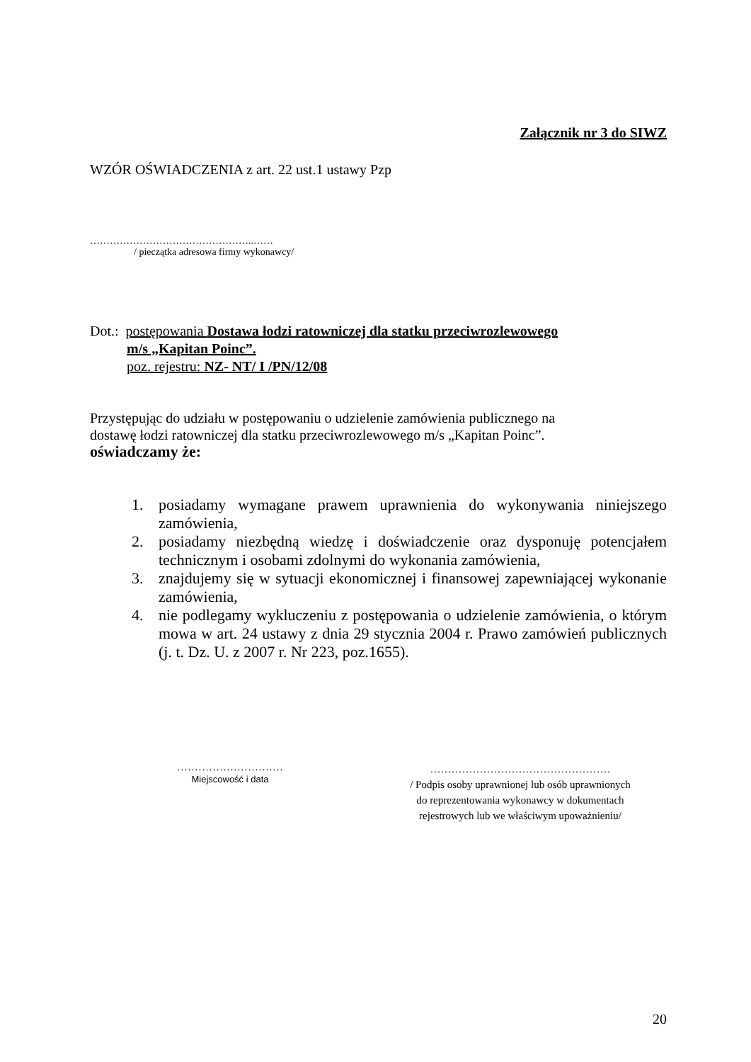Załącznik nr 3 do SIWZ
WZÓR OŚWIADCZENIA z art. 22 ust.1 ustawy Pzp
…………………………………………..……
/ pieczątka adresowa firmy wykonawcy/
Dot.: postępowania Dostawa łodzi ratowniczej dla statku przeciwrozlewowego
m/s „Kapitan Poinc”.
poz. rejestru: NZ- NT/ I /PN/12/08
Przystępując do udziału w postępowaniu o udzielenie zamówienia publicznego na
dostawę łodzi ratowniczej dla statku przeciwrozlewowego m/s „Kapitan Poinc”.
oświadczamy że:
1. posiadamy wymagane prawem uprawnienia do wykonywania niniejszego zamówienia,
2. posiadamy niezbędną wiedzę i doświadczenie oraz dysponuję potencjałem technicznym i osobami zdolnymi do wykonania zamówienia,
3. znajdujemy się w sytuacji ekonomicznej i finansowej zapewniającej wykonanie zamówienia,
4. nie podlegamy wykluczeniu z postępowania o udzielenie zamówienia, o którym mowa w art. 24 ustawy z dnia 29 stycznia 2004 r. Prawo zamówień publicznych (j. t. Dz. U. z 2007 r. Nr 223, poz.1655).
…………………………
Miejscowość i data
……………………………………………
/ Podpis osoby uprawnionej lub osób uprawnionych
do reprezentowania wykonawcy w dokumentach
rejestrowych lub we właściwym upoważnieniu/
20